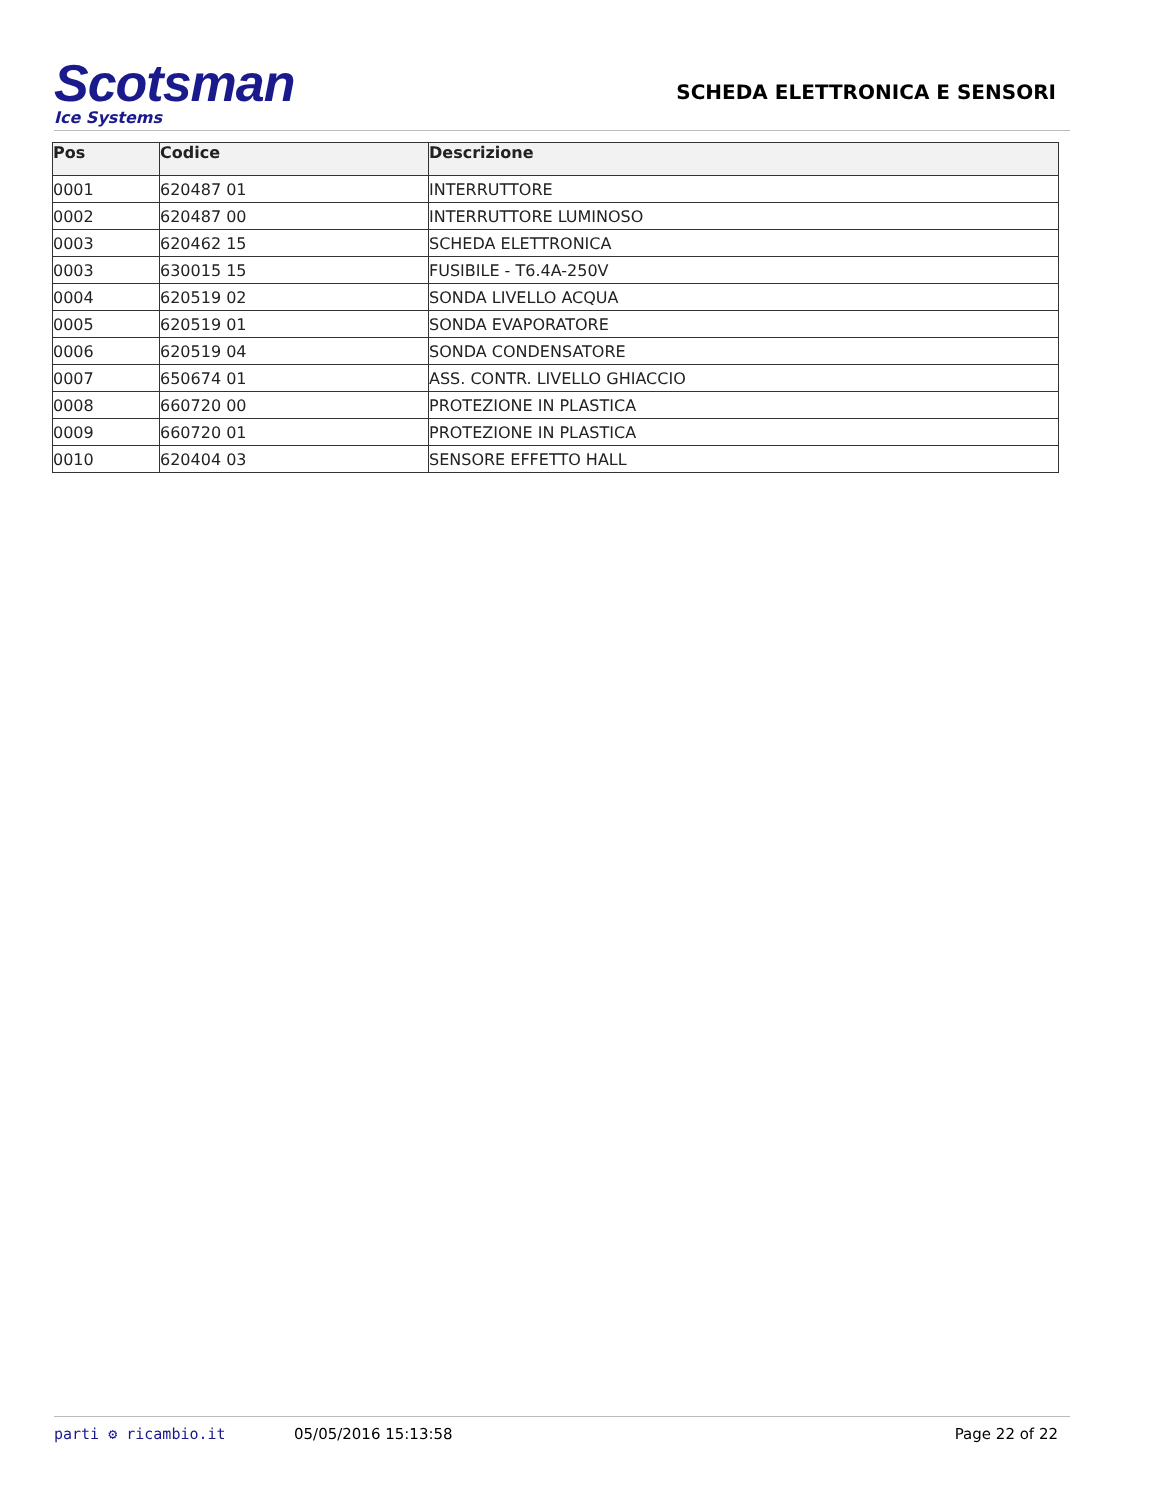Scotsman
Ice Systems
SCHEDA ELETTRONICA E SENSORI
| Pos | Codice | Descrizione |
| --- | --- | --- |
| 0001 | 620487 01 | INTERRUTTORE |
| 0002 | 620487 00 | INTERRUTTORE LUMINOSO |
| 0003 | 620462 15 | SCHEDA ELETTRONICA |
| 0003 | 630015 15 | FUSIBILE - T6.4A-250V |
| 0004 | 620519 02 | SONDA LIVELLO ACQUA |
| 0005 | 620519 01 | SONDA EVAPORATORE |
| 0006 | 620519 04 | SONDA CONDENSATORE |
| 0007 | 650674 01 | ASS. CONTR. LIVELLO GHIACCIO |
| 0008 | 660720 00 | PROTEZIONE IN PLASTICA |
| 0009 | 660720 01 | PROTEZIONE IN PLASTICA |
| 0010 | 620404 03 | SENSORE EFFETTO HALL |
parti ⚙ ricambio.it 05/05/2016 15:13:58 Page 22 of 22